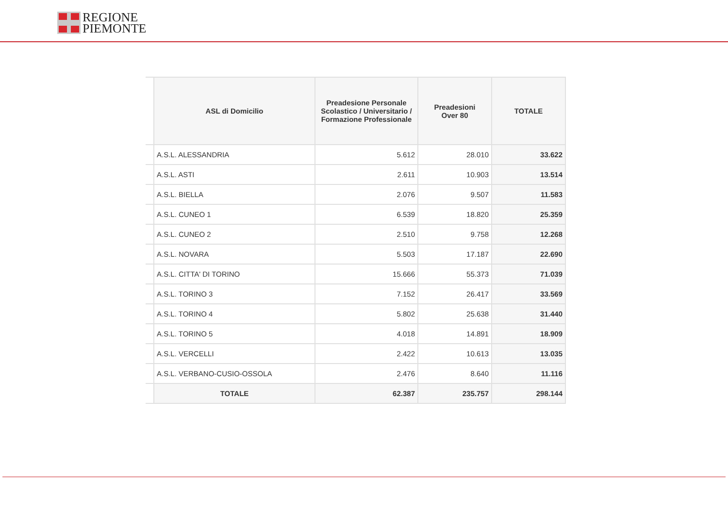REGIONE
PIEMONTE
| | ASL di Domicilio | Preadesione Personale Scolastico / Universitario / Formazione Professionale | Preadesioni Over 80 | TOTALE |
| | A.S.L. ALESSANDRIA | 5.612 | 28.010 | 33.622 |
| | A.S.L. ASTI | 2.611 | 10.903 | 13.514 |
| | A.S.L. BIELLA | 2.076 | 9.507 | 11.583 |
| | A.S.L. CUNEO 1 | 6.539 | 18.820 | 25.359 |
| | A.S.L. CUNEO 2 | 2.510 | 9.758 | 12.268 |
| | A.S.L. NOVARA | 5.503 | 17.187 | 22.690 |
| | A.S.L. CITTA' DI TORINO | 15.666 | 55.373 | 71.039 |
| | A.S.L. TORINO 3 | 7.152 | 26.417 | 33.569 |
| | A.S.L. TORINO 4 | 5.802 | 25.638 | 31.440 |
| | A.S.L. TORINO 5 | 4.018 | 14.891 | 18.909 |
| | A.S.L. VERCELLI | 2.422 | 10.613 | 13.035 |
| | A.S.L. VERBANO-CUSIO-OSSOLA | 2.476 | 8.640 | 11.116 |
| | TOTALE | 62.387 | 235.757 | 298.144 |